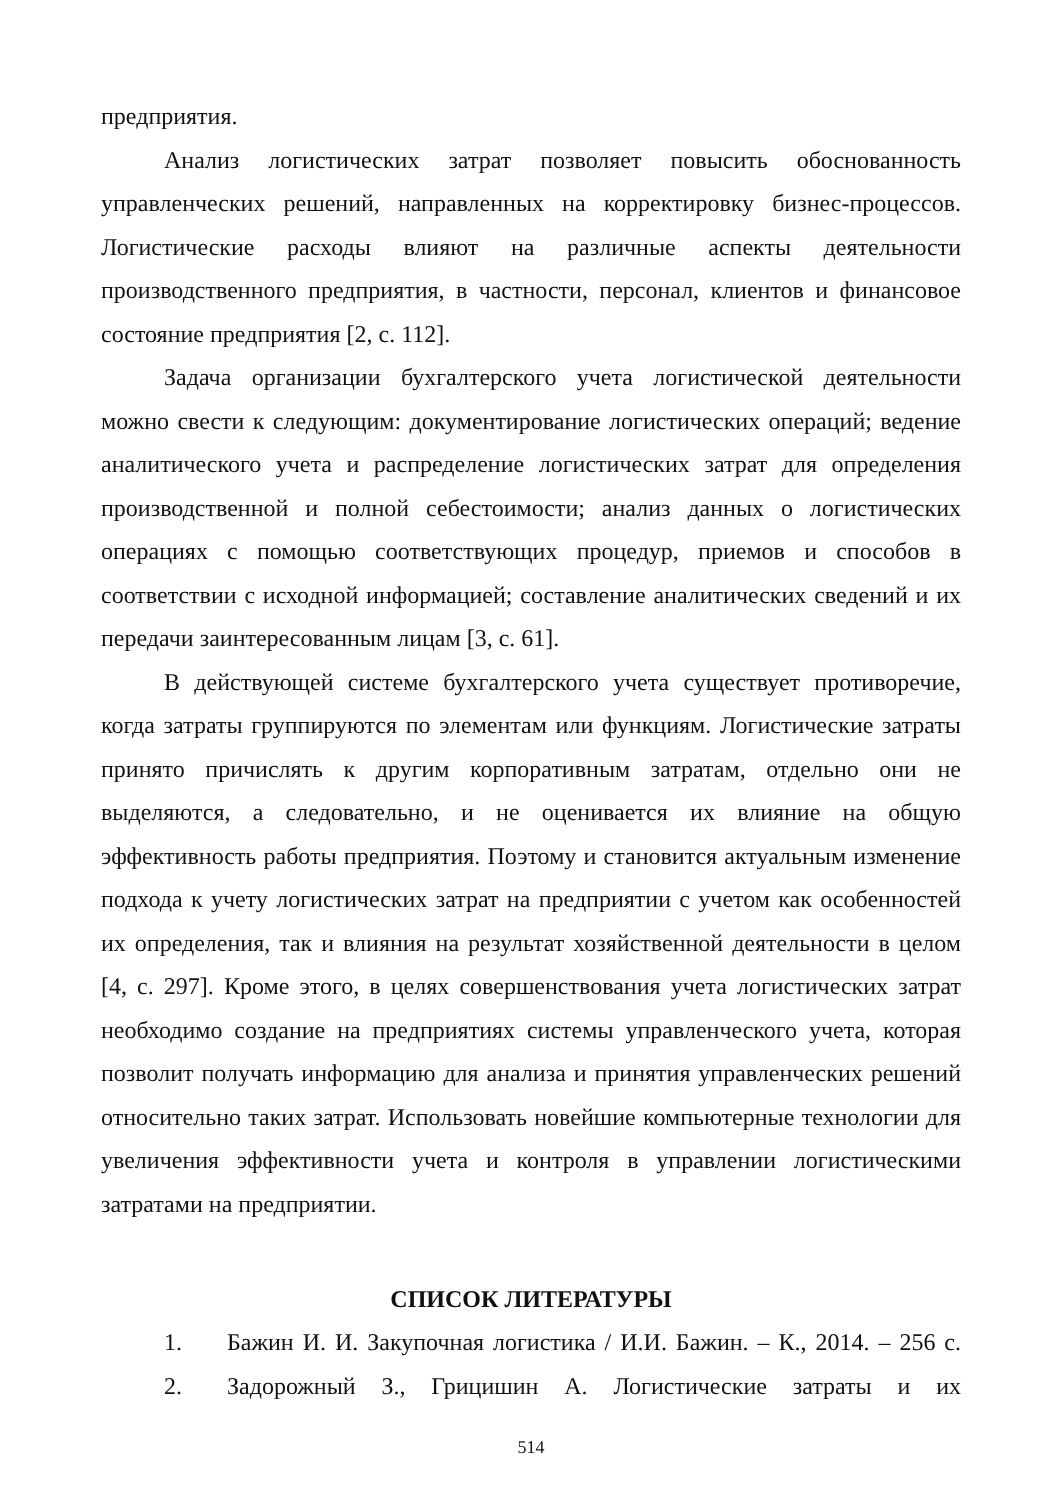предприятия.
Анализ логистических затрат позволяет повысить обоснованность управленческих решений, направленных на корректировку бизнес-процессов. Логистические расходы влияют на различные аспекты деятельности производственного предприятия, в частности, персонал, клиентов и финансовое состояние предприятия [2, с. 112].
Задача организации бухгалтерского учета логистической деятельности можно свести к следующим: документирование логистических операций; ведение аналитического учета и распределение логистических затрат для определения производственной и полной себестоимости; анализ данных о логистических операциях с помощью соответствующих процедур, приемов и способов в соответствии с исходной информацией; составление аналитических сведений и их передачи заинтересованным лицам [3, с. 61].
В действующей системе бухгалтерского учета существует противоречие, когда затраты группируются по элементам или функциям. Логистические затраты принято причислять к другим корпоративным затратам, отдельно они не выделяются, а следовательно, и не оценивается их влияние на общую эффективность работы предприятия. Поэтому и становится актуальным изменение подхода к учету логистических затрат на предприятии с учетом как особенностей их определения, так и влияния на результат хозяйственной деятельности в целом [4, с. 297]. Кроме этого, в целях совершенствования учета логистических затрат необходимо создание на предприятиях системы управленческого учета, которая позволит получать информацию для анализа и принятия управленческих решений относительно таких затрат. Использовать новейшие компьютерные технологии для увеличения эффективности учета и контроля в управлении логистическими затратами на предприятии.
СПИСОК ЛИТЕРАТУРЫ
1. Бажин И. И. Закупочная логистика / И.И. Бажин. – К., 2014. – 256 с.
2. Задорожный З., Грицишин А. Логистические затраты и их
514